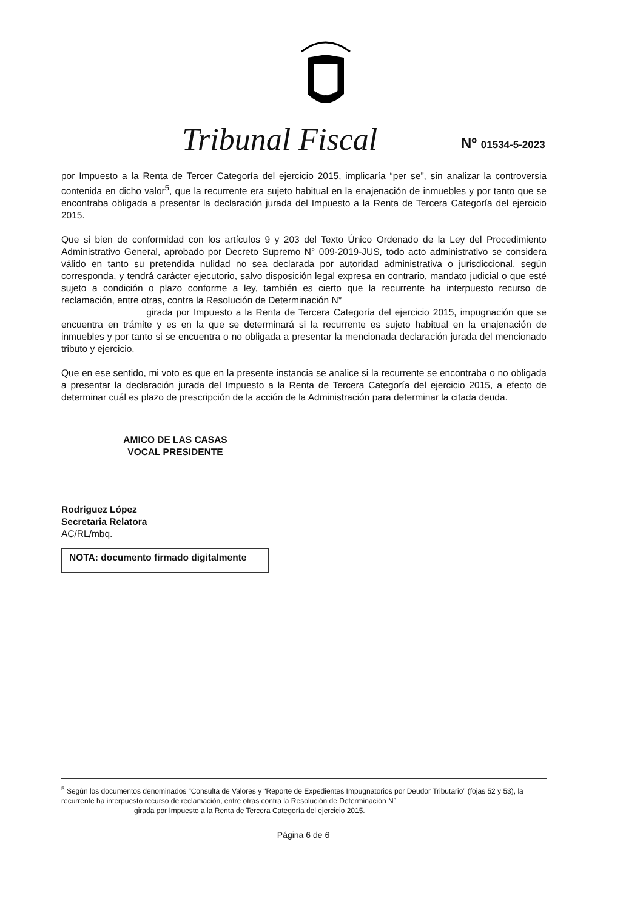Tribunal Fiscal Nº 01534-5-2023
por Impuesto a la Renta de Tercer Categoría del ejercicio 2015, implicaría “per se”, sin analizar la controversia contenida en dicho valor<sup>5</sup>, que la recurrente era sujeto habitual en la enajenación de inmuebles y por tanto que se encontraba obligada a presentar la declaración jurada del Impuesto a la Renta de Tercera Categoría del ejercicio 2015.
Que si bien de conformidad con los artículos 9 y 203 del Texto Único Ordenado de la Ley del Procedimiento Administrativo General, aprobado por Decreto Supremo N° 009-2019-JUS, todo acto administrativo se considera válido en tanto su pretendida nulidad no sea declarada por autoridad administrativa o jurisdiccional, según corresponda, y tendrá carácter ejecutorio, salvo disposición legal expresa en contrario, mandato judicial o que esté sujeto a condición o plazo conforme a ley, también es cierto que la recurrente ha interpuesto recurso de reclamación, entre otras, contra la Resolución de Determinación N°
girada por Impuesto a la Renta de Tercera Categoría del ejercicio 2015, impugnación que se encuentra en trámite y es en la que se determinará si la recurrente es sujeto habitual en la enajenación de inmuebles y por tanto si se encuentra o no obligada a presentar la mencionada declaración jurada del mencionado tributo y ejercicio.
Que en ese sentido, mi voto es que en la presente instancia se analice si la recurrente se encontraba o no obligada a presentar la declaración jurada del Impuesto a la Renta de Tercera Categoría del ejercicio 2015, a efecto de determinar cuál es plazo de prescripción de la acción de la Administración para determinar la citada deuda.
AMICO DE LAS CASAS
VOCAL PRESIDENTE
Rodriguez López
Secretaria Relatora
AC/RL/mbq.
NOTA: documento firmado digitalmente
<sup>5</sup> Según los documentos denominados “Consulta de Valores y “Reporte de Expedientes Impugnatorios por Deudor Tributario” (fojas 52 y 53), la recurrente ha interpuesto recurso de reclamación, entre otras contra la Resolución de Determinación N°
girada por Impuesto a la Renta de Tercera Categoría del ejercicio 2015.
Página 6 de 6